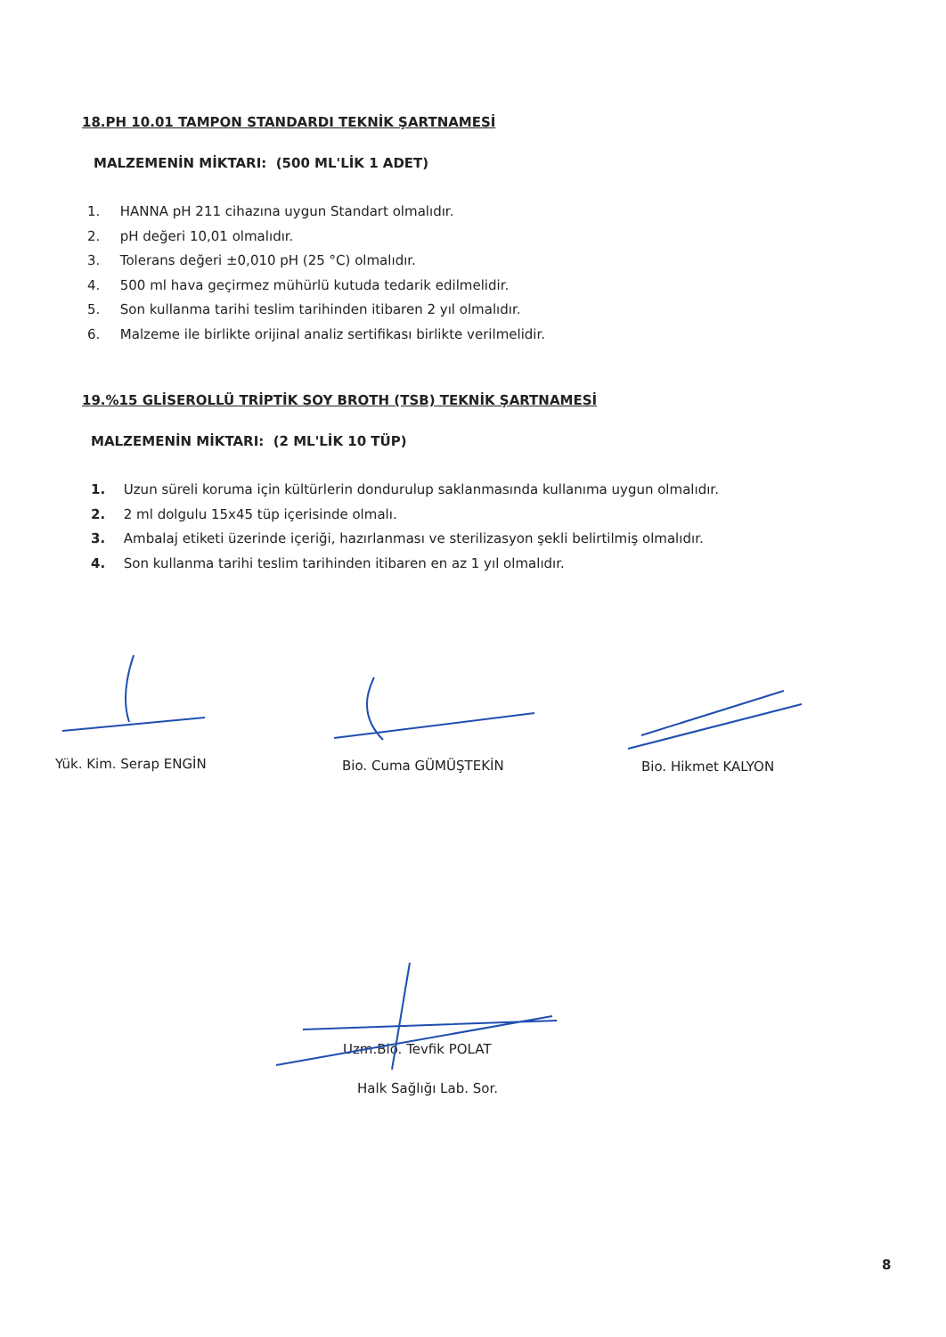18.PH 10.01 TAMPON STANDARDI TEKNİK ŞARTNAMESİ
MALZEMENİN MİKTARI: (500 ML'LİK 1 ADET)
1. HANNA pH 211 cihazına uygun Standart olmalıdır.
2. pH değeri 10,01 olmalıdır.
3. Tolerans değeri ±0,010 pH (25 °C) olmalıdır.
4. 500 ml hava geçirmez mühürlü kutuda tedarik edilmelidir.
5. Son kullanma tarihi teslim tarihinden itibaren 2 yıl olmalıdır.
6. Malzeme ile birlikte orijinal analiz sertifikası birlikte verilmelidir.
19.%15 GLİSEROLLÜ TRİPTİK SOY BROTH (TSB) TEKNİK ŞARTNAMESİ
MALZEMENİN MİKTARI: (2 ML'LİK 10 TÜP)
1. Uzun süreli koruma için kültürlerin dondurulup saklanmasında kullanıma uygun olmalıdır.
2. 2 ml dolgulu 15x45 tüp içerisinde olmalı.
3. Ambalaj etiketi üzerinde içeriği, hazırlanması ve sterilizasyon şekli belirtilmiş olmalıdır.
4. Son kullanma tarihi teslim tarihinden itibaren en az 1 yıl olmalıdır.
Yük. Kim. Serap ENGİN Bio. Cuma GÜMÜŞTEKİN Bio. Hikmet KALYON
Uzm.Bio. Tevfik POLAT
Halk Sağlığı Lab. Sor.
8